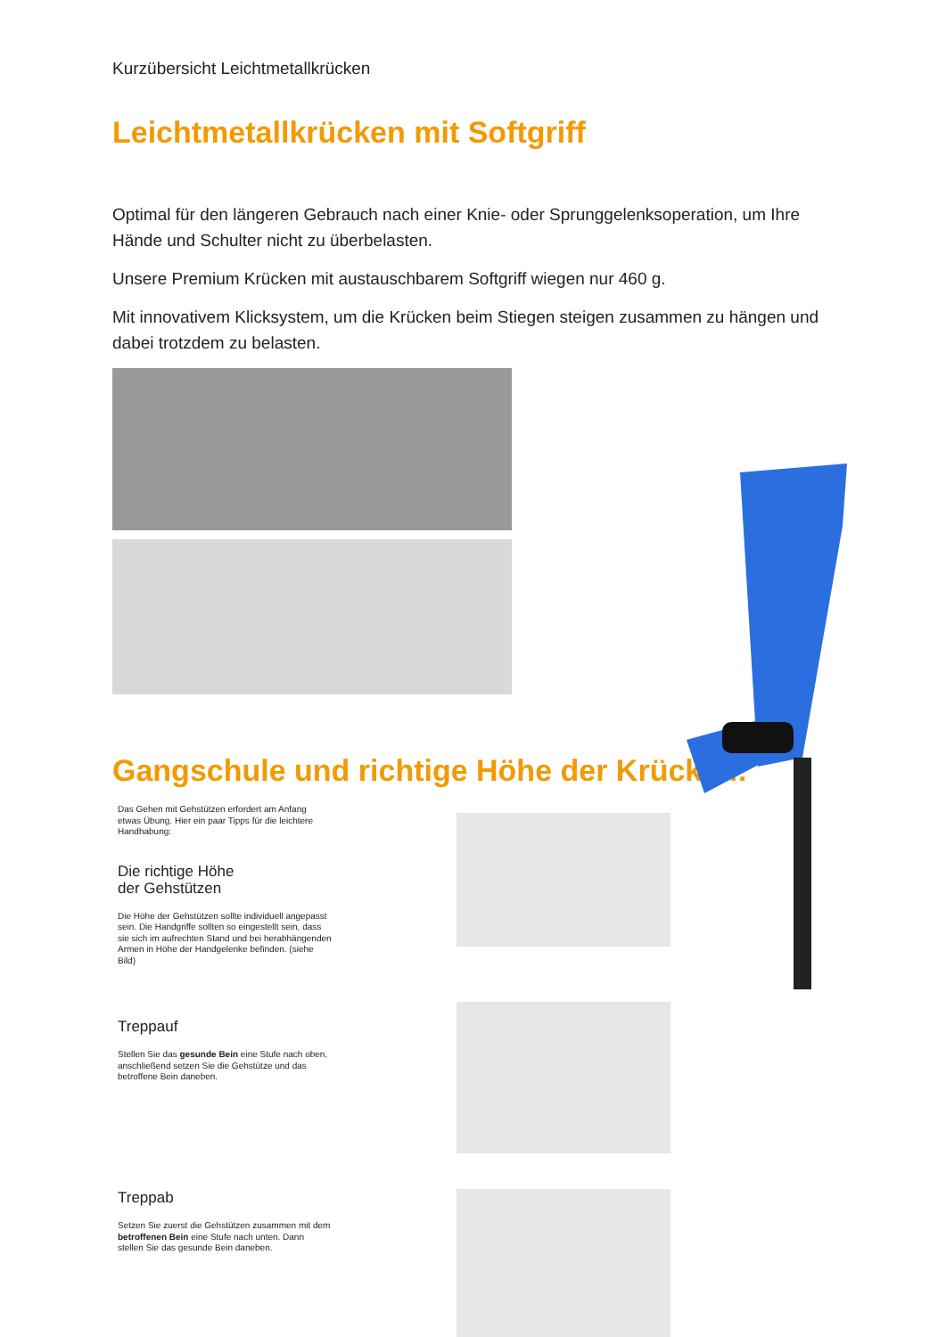Kurzübersicht Leichtmetallkrücken
Leichtmetallkrücken mit Softgriff
Optimal für den längeren Gebrauch nach einer Knie- oder Sprunggelenksoperation, um Ihre Hände und Schulter nicht zu überbelasten.
Unsere Premium Krücken mit austauschbarem Softgriff wiegen nur 460 g.
Mit innovativem Klicksystem, um die Krücken beim Stiegen steigen zusammen zu hängen und dabei trotzdem zu belasten.
Gangschule und richtige Höhe der Krücken:
Das Gehen mit Gehstützen erfordert am Anfang etwas Übung. Hier ein paar Tipps für die leichtere Handhabung:
Die richtige Höhe
der Gehstützen
Die Höhe der Gehstützen sollte individuell angepasst sein. Die Handgriffe sollten so eingestellt sein, dass sie sich im aufrechten Stand und bei herabhängenden Armen in Höhe der Handgelenke befinden. (siehe Bild)
Treppauf
Stellen Sie das gesunde Bein eine Stufe nach oben, anschließend setzen Sie die Gehstütze und das betroffene Bein daneben.
Treppab
Setzen Sie zuerst die Gehstützen zusammen mit dem betroffenen Bein eine Stufe nach unten. Dann stellen Sie das gesunde Bein daneben.